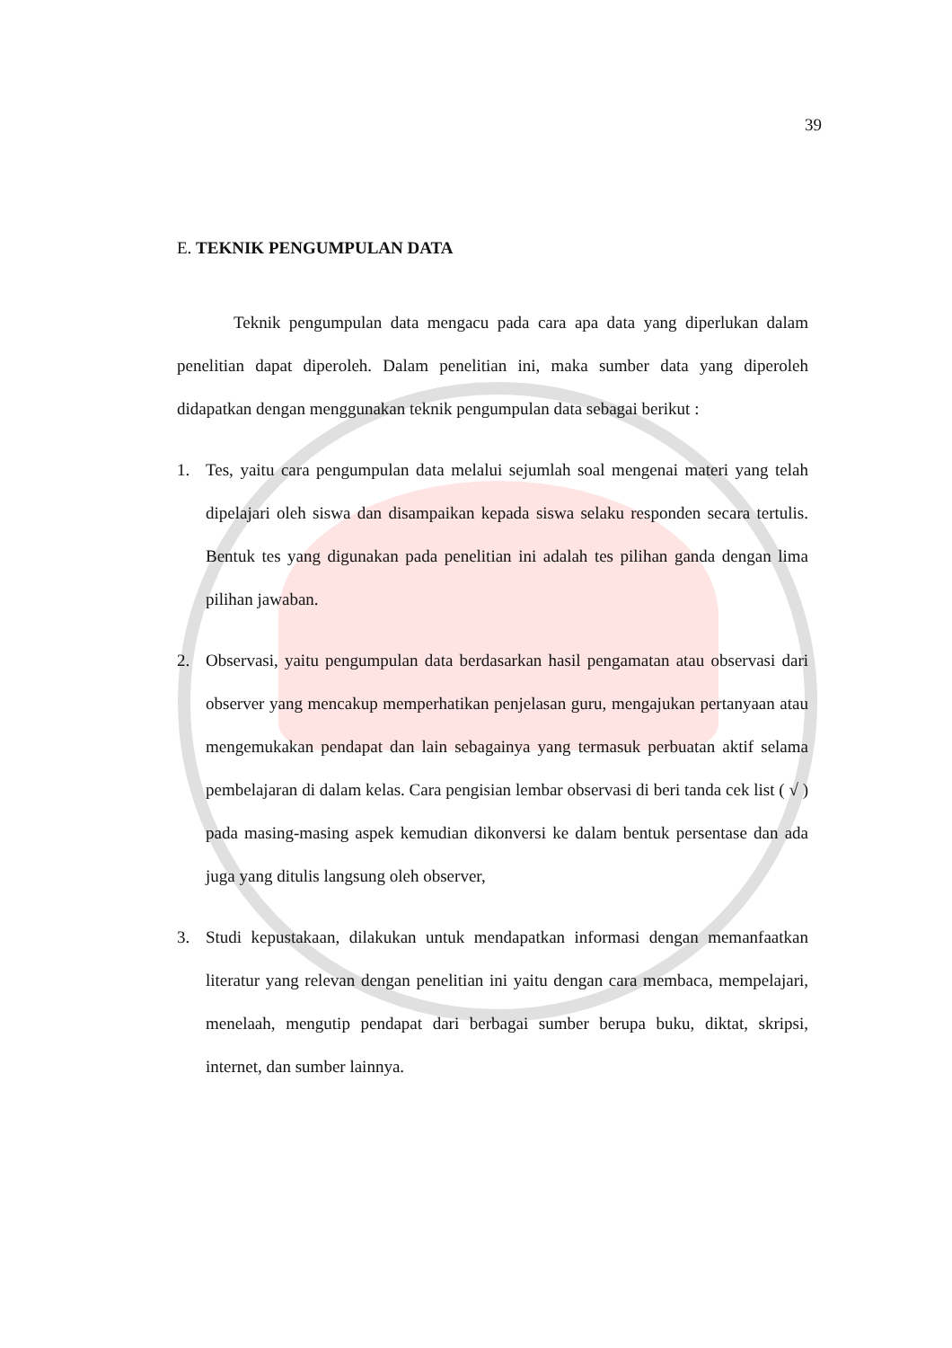39
E. TEKNIK PENGUMPULAN DATA
Teknik pengumpulan data mengacu pada cara apa data yang diperlukan dalam penelitian dapat diperoleh. Dalam penelitian ini, maka sumber data yang diperoleh didapatkan dengan menggunakan teknik pengumpulan data sebagai berikut :
1. Tes, yaitu cara pengumpulan data melalui sejumlah soal mengenai materi yang telah dipelajari oleh siswa dan disampaikan kepada siswa selaku responden secara tertulis. Bentuk tes yang digunakan pada penelitian ini adalah tes pilihan ganda dengan lima pilihan jawaban.
2. Observasi, yaitu pengumpulan data berdasarkan hasil pengamatan atau observasi dari observer yang mencakup memperhatikan penjelasan guru, mengajukan pertanyaan atau mengemukakan pendapat dan lain sebagainya yang termasuk perbuatan aktif selama pembelajaran di dalam kelas. Cara pengisian lembar observasi di beri tanda cek list ( √ ) pada masing-masing aspek kemudian dikonversi ke dalam bentuk persentase dan ada juga yang ditulis langsung oleh observer,
3. Studi kepustakaan, dilakukan untuk mendapatkan informasi dengan memanfaatkan literatur yang relevan dengan penelitian ini yaitu dengan cara membaca, mempelajari, menelaah, mengutip pendapat dari berbagai sumber berupa buku, diktat, skripsi, internet, dan sumber lainnya.